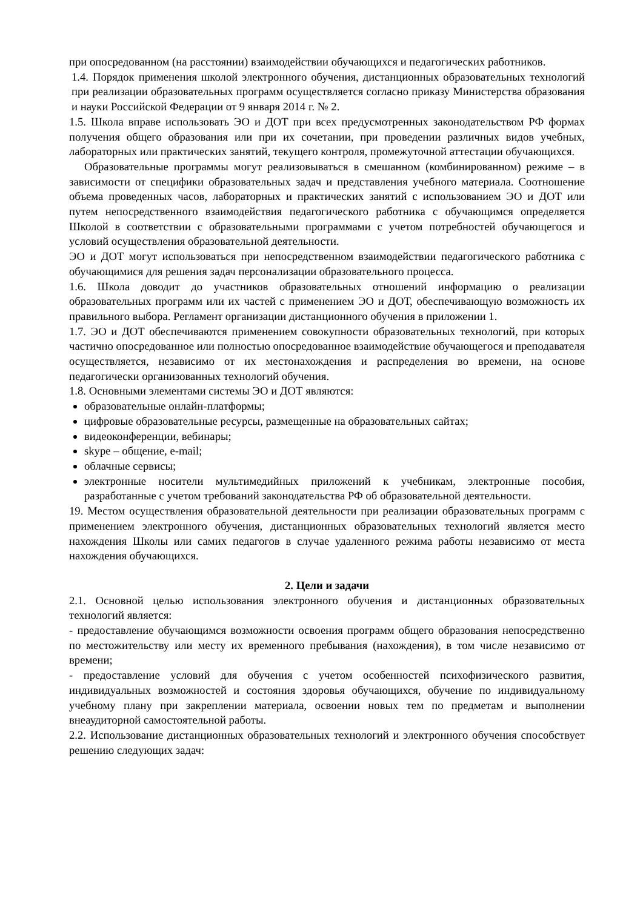при опосредованном (на расстоянии) взаимодействии обучающихся и педагогических работников.
1.4. Порядок применения школой электронного обучения, дистанционных образовательных технологий при реализации образовательных программ осуществляется согласно приказу Министерства образования и науки Российской Федерации от 9 января 2014 г. № 2.
1.5. Школа вправе использовать ЭО и ДОТ при всех предусмотренных законодательством РФ формах получения общего образования или при их сочетании, при проведении различных видов учебных, лабораторных или практических занятий, текущего контроля, промежуточной аттестации обучающихся.
Образовательные программы могут реализовываться в смешанном (комбинированном) режиме – в зависимости от специфики образовательных задач и представления учебного материала. Соотношение объема проведенных часов, лабораторных и практических занятий с использованием ЭО и ДОТ или путем непосредственного взаимодействия педагогического работника с обучающимся определяется Школой в соответствии с образовательными программами с учетом потребностей обучающегося и условий осуществления образовательной деятельности.
ЭО и ДОТ могут использоваться при непосредственном взаимодействии педагогического работника с обучающимися для решения задач персонализации образовательного процесса.
1.6. Школа доводит до участников образовательных отношений информацию о реализации образовательных программ или их частей с применением ЭО и ДОТ, обеспечивающую возможность их правильного выбора. Регламент организации дистанционного обучения в приложении 1.
1.7. ЭО и ДОТ обеспечиваются применением совокупности образовательных технологий, при которых частично опосредованное или полностью опосредованное взаимодействие обучающегося и преподавателя осуществляется, независимо от их местонахождения и распределения во времени, на основе педагогически организованных технологий обучения.
1.8. Основными элементами системы ЭО и ДОТ являются:
образовательные онлайн-платформы;
цифровые образовательные ресурсы, размещенные на образовательных сайтах;
видеоконференции, вебинары;
skype – общение, e-mail;
облачные сервисы;
электронные носители мультимедийных приложений к учебникам, электронные пособия, разработанные с учетом требований законодательства РФ об образовательной деятельности.
19. Местом осуществления образовательной деятельности при реализации образовательных программ с применением электронного обучения, дистанционных образовательных технологий является место нахождения Школы или самих педагогов в случае удаленного режима работы независимо от места нахождения обучающихся.
2. Цели и задачи
2.1. Основной целью использования электронного обучения и дистанционных образовательных технологий является:
- предоставление обучающимся возможности освоения программ общего образования непосредственно по местожительству или месту их временного пребывания (нахождения), в том числе независимо от времени;
- предоставление условий для обучения с учетом особенностей психофизического развития, индивидуальных возможностей и состояния здоровья обучающихся, обучение по индивидуальному учебному плану при закреплении материала, освоении новых тем по предметам и выполнении внеаудиторной самостоятельной работы.
2.2. Использование дистанционных образовательных технологий и электронного обучения способствует решению следующих задач: